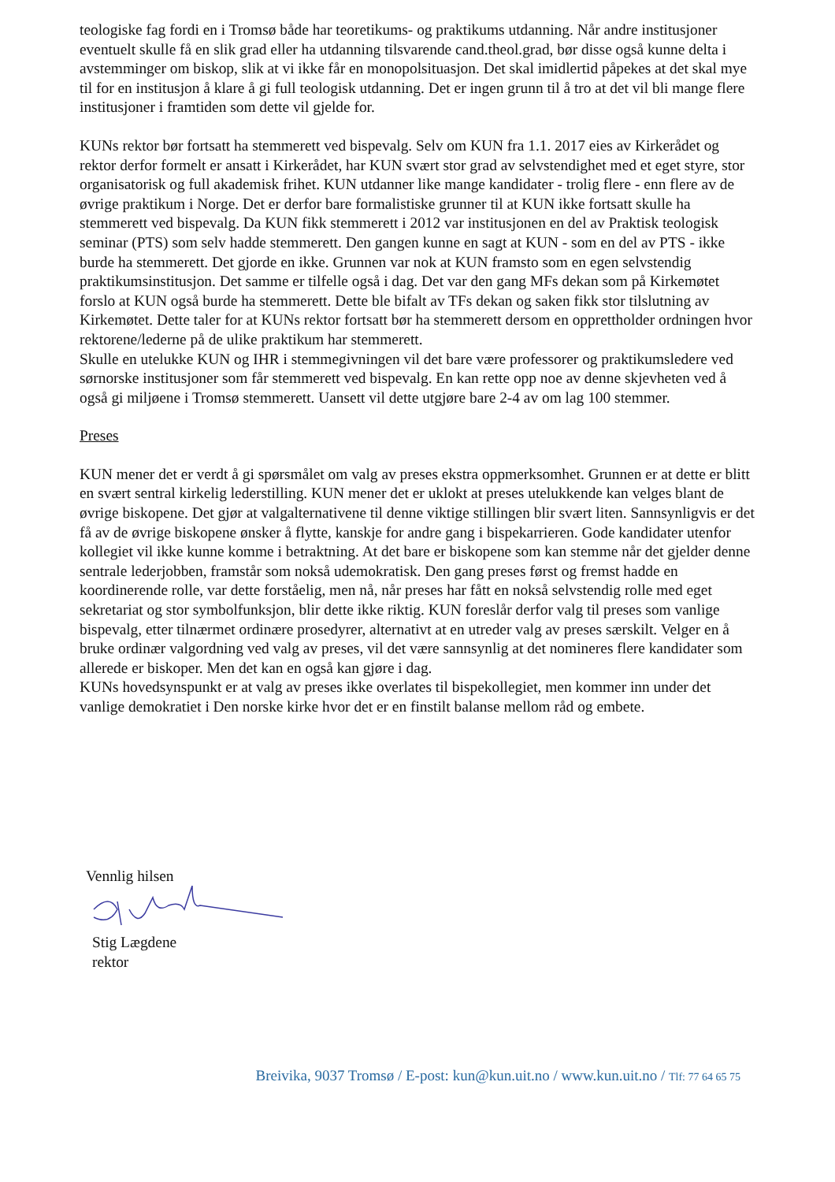teologiske fag fordi en i Tromsø både har teoretikums- og praktikums utdanning. Når andre institusjoner eventuelt skulle få en slik grad eller ha utdanning tilsvarende cand.theol.grad, bør disse også kunne delta i avstemminger om biskop, slik at vi ikke får en monopolsituasjon. Det skal imidlertid påpekes at det skal mye til for en institusjon å klare å gi full teologisk utdanning. Det er ingen grunn til å tro at det vil bli mange flere institusjoner i framtiden som dette vil gjelde for.
KUNs rektor bør fortsatt ha stemmerett ved bispevalg. Selv om KUN fra 1.1. 2017 eies av Kirkerådet og rektor derfor formelt er ansatt i Kirkerådet, har KUN svært stor grad av selvstendighet med et eget styre, stor organisatorisk og full akademisk frihet. KUN utdanner like mange kandidater - trolig flere - enn flere av de øvrige praktikum i Norge. Det er derfor bare formalistiske grunner til at KUN ikke fortsatt skulle ha stemmerett ved bispevalg. Da KUN fikk stemmerett i 2012 var institusjonen en del av Praktisk teologisk seminar (PTS) som selv hadde stemmerett. Den gangen kunne en sagt at KUN - som en del av PTS - ikke burde ha stemmerett. Det gjorde en ikke. Grunnen var nok at KUN framsto som en egen selvstendig praktikumsinstitusjon. Det samme er tilfelle også i dag. Det var den gang MFs dekan som på Kirkemøtet forslo at KUN også burde ha stemmerett. Dette ble bifalt av TFs dekan og saken fikk stor tilslutning av Kirkemøtet. Dette taler for at KUNs rektor fortsatt bør ha stemmerett dersom en opprettholder ordningen hvor rektorene/lederne på de ulike praktikum har stemmerett.
Skulle en utelukke KUN og IHR i stemmegivningen vil det bare være professorer og praktikumsledere ved sørnorske institusjoner som får stemmerett ved bispevalg. En kan rette opp noe av denne skjevheten ved å også gi miljøene i Tromsø stemmerett. Uansett vil dette utgjøre bare 2-4 av om lag 100 stemmer.
Preses
KUN mener det er verdt å gi spørsmålet om valg av preses ekstra oppmerksomhet. Grunnen er at dette er blitt en svært sentral kirkelig lederstilling. KUN mener det er uklokt at preses utelukkende kan velges blant de øvrige biskopene. Det gjør at valgalternativene til denne viktige stillingen blir svært liten. Sannsynligvis er det få av de øvrige biskopene ønsker å flytte, kanskje for andre gang i bispekarrieren. Gode kandidater utenfor kollegiet vil ikke kunne komme i betraktning. At det bare er biskopene som kan stemme når det gjelder denne sentrale lederjobben, framstår som nokså udemokratisk. Den gang preses først og fremst hadde en koordinerende rolle, var dette forståelig, men nå, når preses har fått en nokså selvstendig rolle med eget sekretariat og stor symbolfunksjon, blir dette ikke riktig. KUN foreslår derfor valg til preses som vanlige bispevalg, etter tilnærmet ordinære prosedyrer, alternativt at en utreder valg av preses særskilt. Velger en å bruke ordinær valgordning ved valg av preses, vil det være sannsynlig at det nomineres flere kandidater som allerede er biskoper. Men det kan en også kan gjøre i dag.
KUNs hovedsynspunkt er at valg av preses ikke overlates til bispekollegiet, men kommer inn under det vanlige demokratiet i Den norske kirke hvor det er en finstilt balanse mellom råd og embete.
Vennlig hilsen
Stig Lægdene
rektor
Breivika, 9037 Tromsø / E-post: kun@kun.uit.no / www.kun.uit.no / Tlf: 77 64 65 75